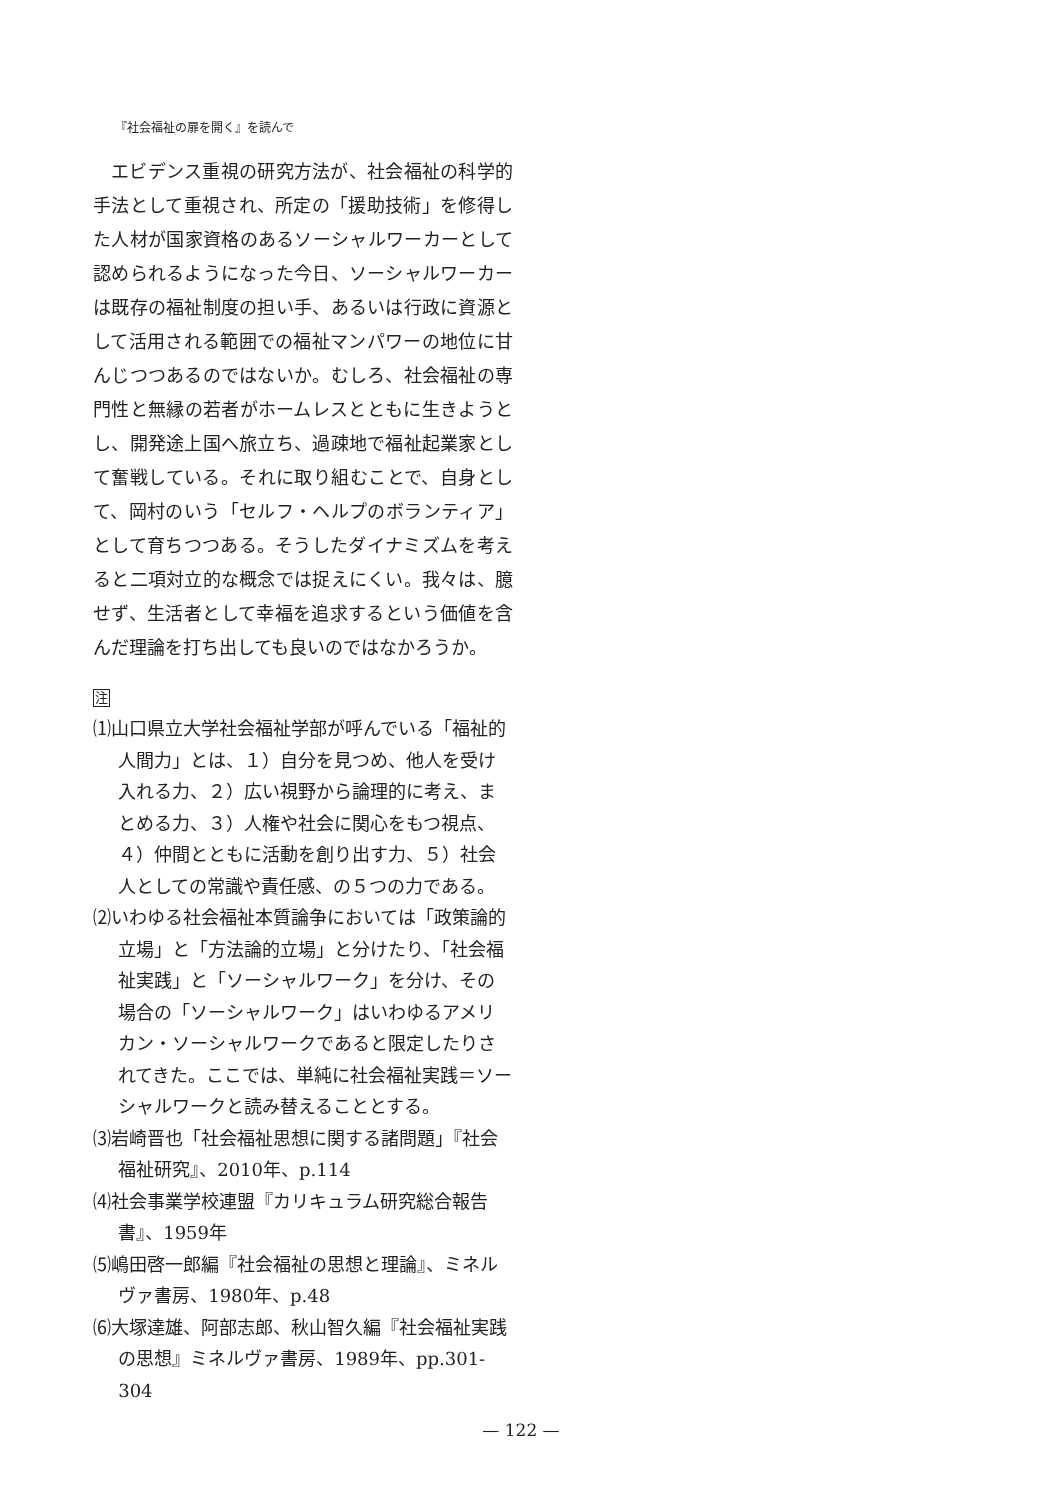『社会福祉の扉を開く』を読んで
エビデンス重視の研究方法が、社会福祉の科学的手法として重視され、所定の「援助技術」を修得した人材が国家資格のあるソーシャルワーカーとして認められるようになった今日、ソーシャルワーカーは既存の福祉制度の担い手、あるいは行政に資源として活用される範囲での福祉マンパワーの地位に甘んじつつあるのではないか。むしろ、社会福祉の専門性と無縁の若者がホームレスとともに生きようとし、開発途上国へ旅立ち、過疎地で福祉起業家として奮戦している。それに取り組むことで、自身として、岡村のいう「セルフ・ヘルプのボランティア」として育ちつつある。そうしたダイナミズムを考えると二項対立的な概念では捉えにくい。我々は、臆せず、生活者として幸福を追求するという価値を含んだ理論を打ち出しても良いのではなかろうか。
注
⑴山口県立大学社会福祉学部が呼んでいる「福祉的人間力」とは、１）自分を見つめ、他人を受け入れる力、２）広い視野から論理的に考え、まとめる力、３）人権や社会に関心をもつ視点、４）仲間とともに活動を創り出す力、５）社会人としての常識や責任感、の５つの力である。
⑵いわゆる社会福祉本質論争においては「政策論的立場」と「方法論的立場」と分けたり、「社会福祉実践」と「ソーシャルワーク」を分け、その場合の「ソーシャルワーク」はいわゆるアメリカン・ソーシャルワークであると限定したりされてきた。ここでは、単純に社会福祉実践＝ソーシャルワークと読み替えることとする。
⑶岩崎晋也「社会福祉思想に関する諸問題」『社会福祉研究』、2010年、p.114
⑷社会事業学校連盟『カリキュラム研究総合報告書』、1959年
⑸嶋田啓一郎編『社会福祉の思想と理論』、ミネルヴァ書房、1980年、p.48
⑹大塚達雄、阿部志郎、秋山智久編『社会福祉実践の思想』ミネルヴァ書房、1989年、pp.301-304
— 122 —